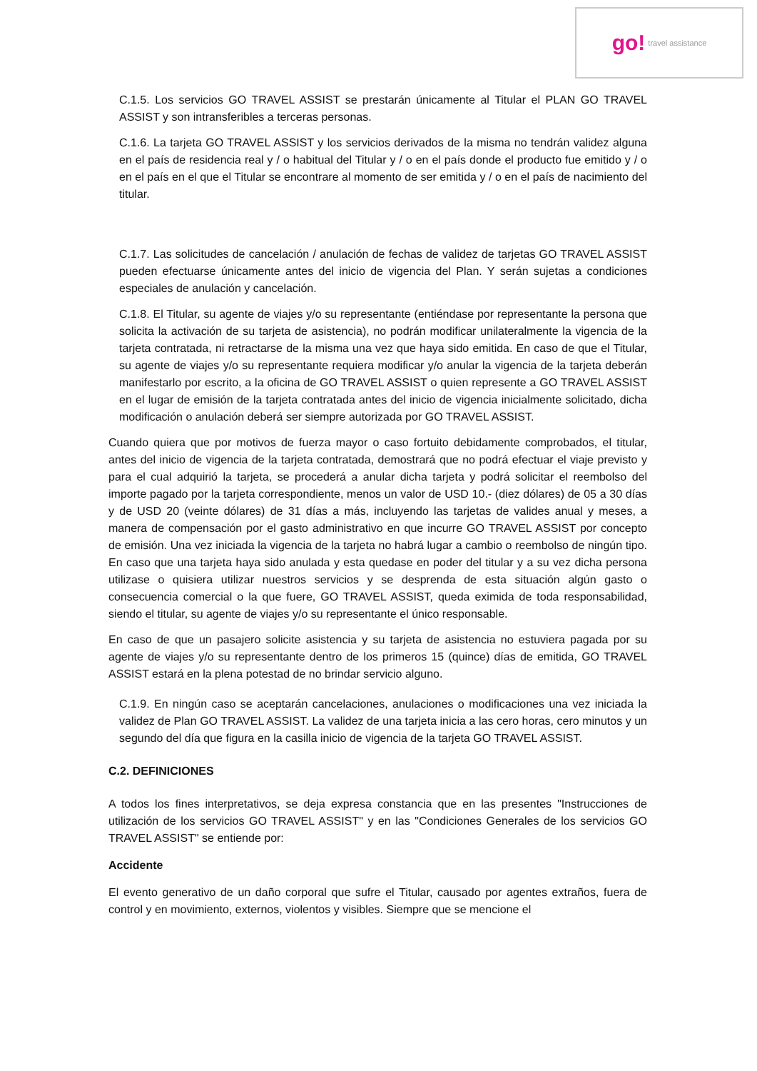go! travel assistance
C.1.5. Los servicios GO TRAVEL ASSIST se prestarán únicamente al Titular el PLAN GO TRAVEL ASSIST y son intransferibles a terceras personas.
C.1.6. La tarjeta GO TRAVEL ASSIST y los servicios derivados de la misma no tendrán validez alguna en el país de residencia real y / o habitual del Titular y / o en el país donde el producto fue emitido y / o en el país en el que el Titular se encontrare al momento de ser emitida y / o en el país de nacimiento del titular.
C.1.7. Las solicitudes de cancelación / anulación de fechas de validez de tarjetas GO TRAVEL ASSIST pueden efectuarse únicamente antes del inicio de vigencia del Plan. Y serán sujetas a condiciones especiales de anulación y cancelación.
C.1.8. El Titular, su agente de viajes y/o su representante (entiéndase por representante la persona que solicita la activación de su tarjeta de asistencia), no podrán modificar unilateralmente la vigencia de la tarjeta contratada, ni retractarse de la misma una vez que haya sido emitida. En caso de que el Titular, su agente de viajes y/o su representante requiera modificar y/o anular la vigencia de la tarjeta deberán manifestarlo por escrito, a la oficina de GO TRAVEL ASSIST o quien represente a GO TRAVEL ASSIST en el lugar de emisión de la tarjeta contratada antes del inicio de vigencia inicialmente solicitado, dicha modificación o anulación deberá ser siempre autorizada por GO TRAVEL ASSIST.
Cuando quiera que por motivos de fuerza mayor o caso fortuito debidamente comprobados, el titular, antes del inicio de vigencia de la tarjeta contratada, demostrará que no podrá efectuar el viaje previsto y para el cual adquirió la tarjeta, se procederá a anular dicha tarjeta y podrá solicitar el reembolso del importe pagado por la tarjeta correspondiente, menos un valor de USD 10.- (diez dólares) de 05 a 30 días y de USD 20 (veinte dólares) de 31 días a más, incluyendo las tarjetas de valides anual y meses, a manera de compensación por el gasto administrativo en que incurre GO TRAVEL ASSIST por concepto de emisión. Una vez iniciada la vigencia de la tarjeta no habrá lugar a cambio o reembolso de ningún tipo. En caso que una tarjeta haya sido anulada y esta quedase en poder del titular y a su vez dicha persona utilizase o quisiera utilizar nuestros servicios y se desprenda de esta situación algún gasto o consecuencia comercial o la que fuere, GO TRAVEL ASSIST, queda eximida de toda responsabilidad, siendo el titular, su agente de viajes y/o su representante el único responsable.
En caso de que un pasajero solicite asistencia y su tarjeta de asistencia no estuviera pagada por su agente de viajes y/o su representante dentro de los primeros 15 (quince) días de emitida, GO TRAVEL ASSIST estará en la plena potestad de no brindar servicio alguno.
C.1.9. En ningún caso se aceptarán cancelaciones, anulaciones o modificaciones una vez iniciada la validez de Plan GO TRAVEL ASSIST. La validez de una tarjeta inicia a las cero horas, cero minutos y un segundo del día que figura en la casilla inicio de vigencia de la tarjeta GO TRAVEL ASSIST.
C.2. DEFINICIONES
A todos los fines interpretativos, se deja expresa constancia que en las presentes "Instrucciones de utilización de los servicios GO TRAVEL ASSIST" y en las "Condiciones Generales de los servicios GO TRAVEL ASSIST" se entiende por:
Accidente
El evento generativo de un daño corporal que sufre el Titular, causado por agentes extraños, fuera de control y en movimiento, externos, violentos y visibles. Siempre que se mencione el